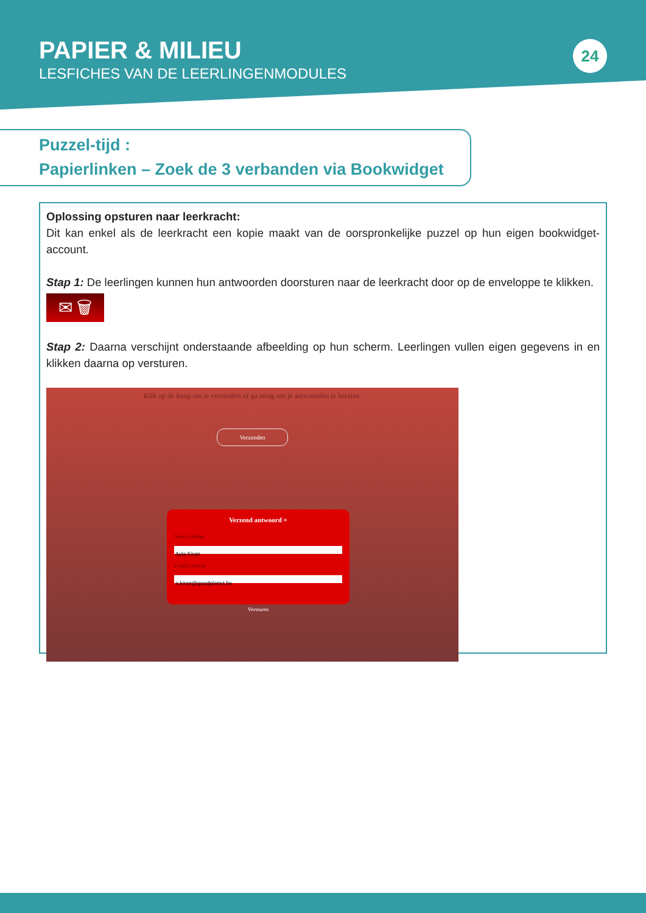PAPIER & MILIEU
LESFICHES VAN DE LEERLINGENMODULES
24
Puzzel-tijd :
Papierlinken – Zoek de 3 verbanden via Bookwidget
Oplossing opsturen naar leerkracht:
Dit kan enkel als de leerkracht een kopie maakt van de oorspronkelijke puzzel op hun eigen bookwidget-account.
Stap 1: De leerlingen kunnen hun antwoorden doorsturen naar de leerkracht door op de enveloppe te klikken.
✉ 🗑
Stap 2: Daarna verschijnt onderstaande afbeelding op hun scherm. Leerlingen vullen eigen gegevens in en klikken daarna op versturen.
Klik op de knop om te verzenden of ga terug om je antwoorden te herzien.
Verzenden
Verzend antwoord ×
Naam Leerling
Ayla Kiran
E-mail Leerling
a.kiran@goodplanet.be
Versturen